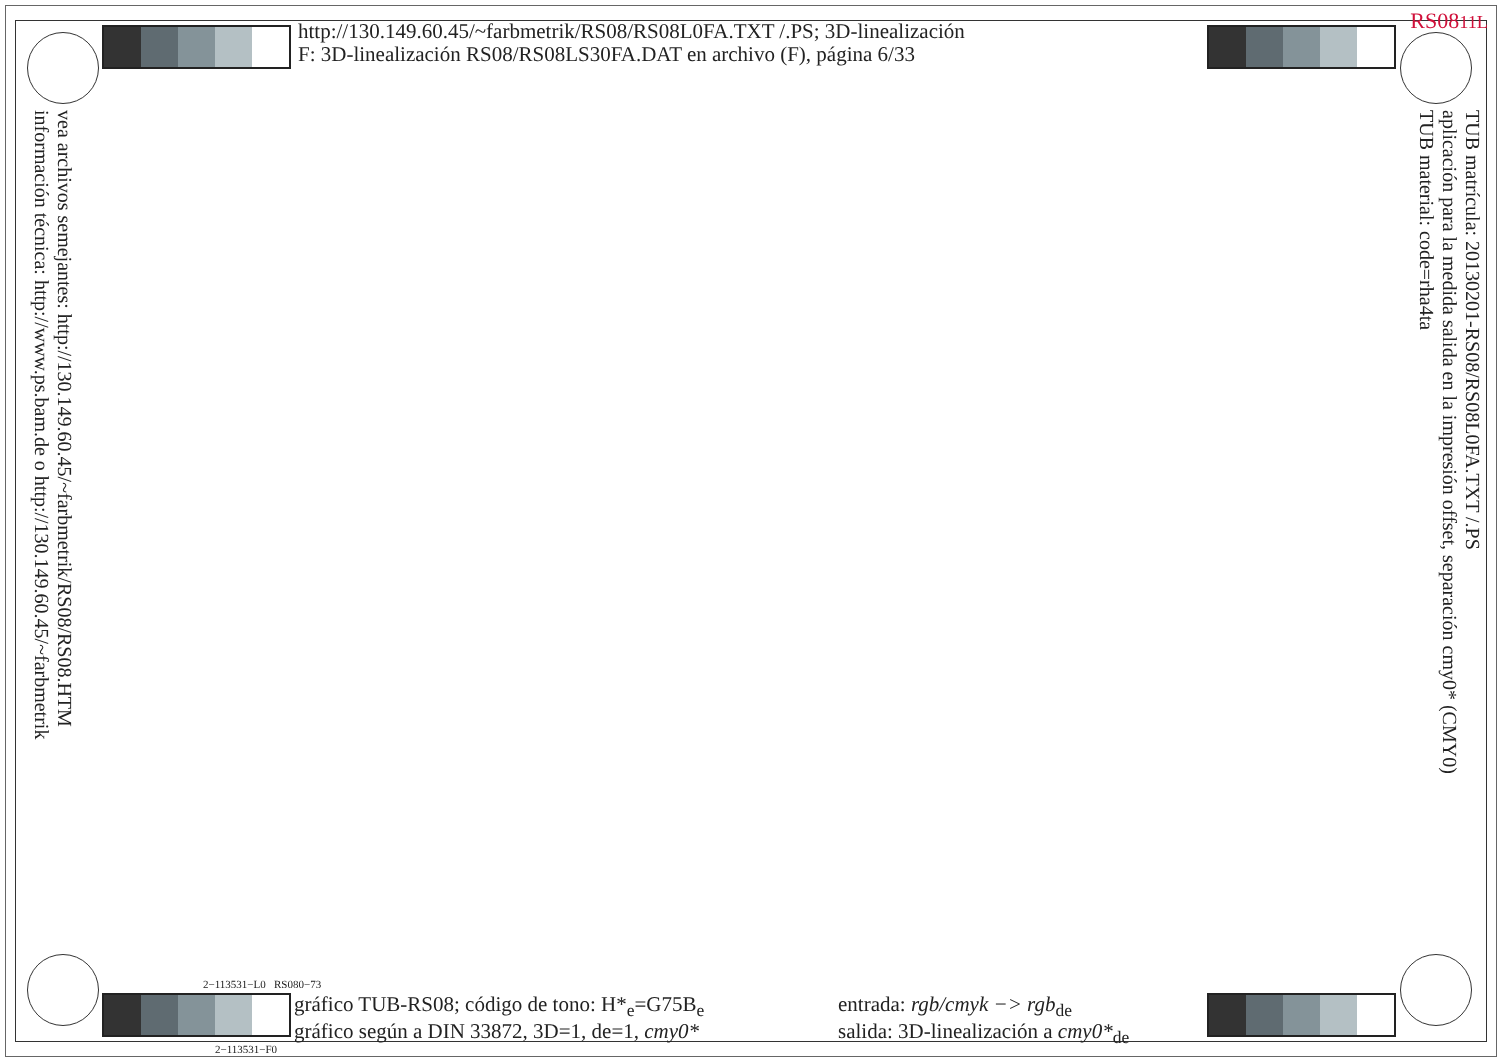RS0811L
http://130.149.60.45/~farbmetrik/RS08/RS08L0FA.TXT /.PS; 3D-linealización
F: 3D-linealización RS08/RS08LS30FA.DAT en archivo (F), página 6/33
vea archivos semejantes: http://130.149.60.45/~farbmetrik/RS08/RS08.HTM
información técnica: http://www.ps.bam.de o http://130.149.60.45/~farbmetrik
TUB matrícula: 20130201-RS08/RS08L0FA.TXT /.PS
aplicación para la medida salida en la impresión offset, separación cmy0* (CMY0)
TUB material: code=rha4ta
2−113531−L0 RS080−73
gráfico TUB-RS08; código de tono: H*<sub>e</sub>=G75B<sub>e</sub>
gráfico según a DIN 33872, 3D=1, de=1, cmy0*
entrada: rgb/cmyk −> rgb<sub>de</sub>
salida: 3D-linealización a cmy0*<sub>de</sub>
2−113531−F0